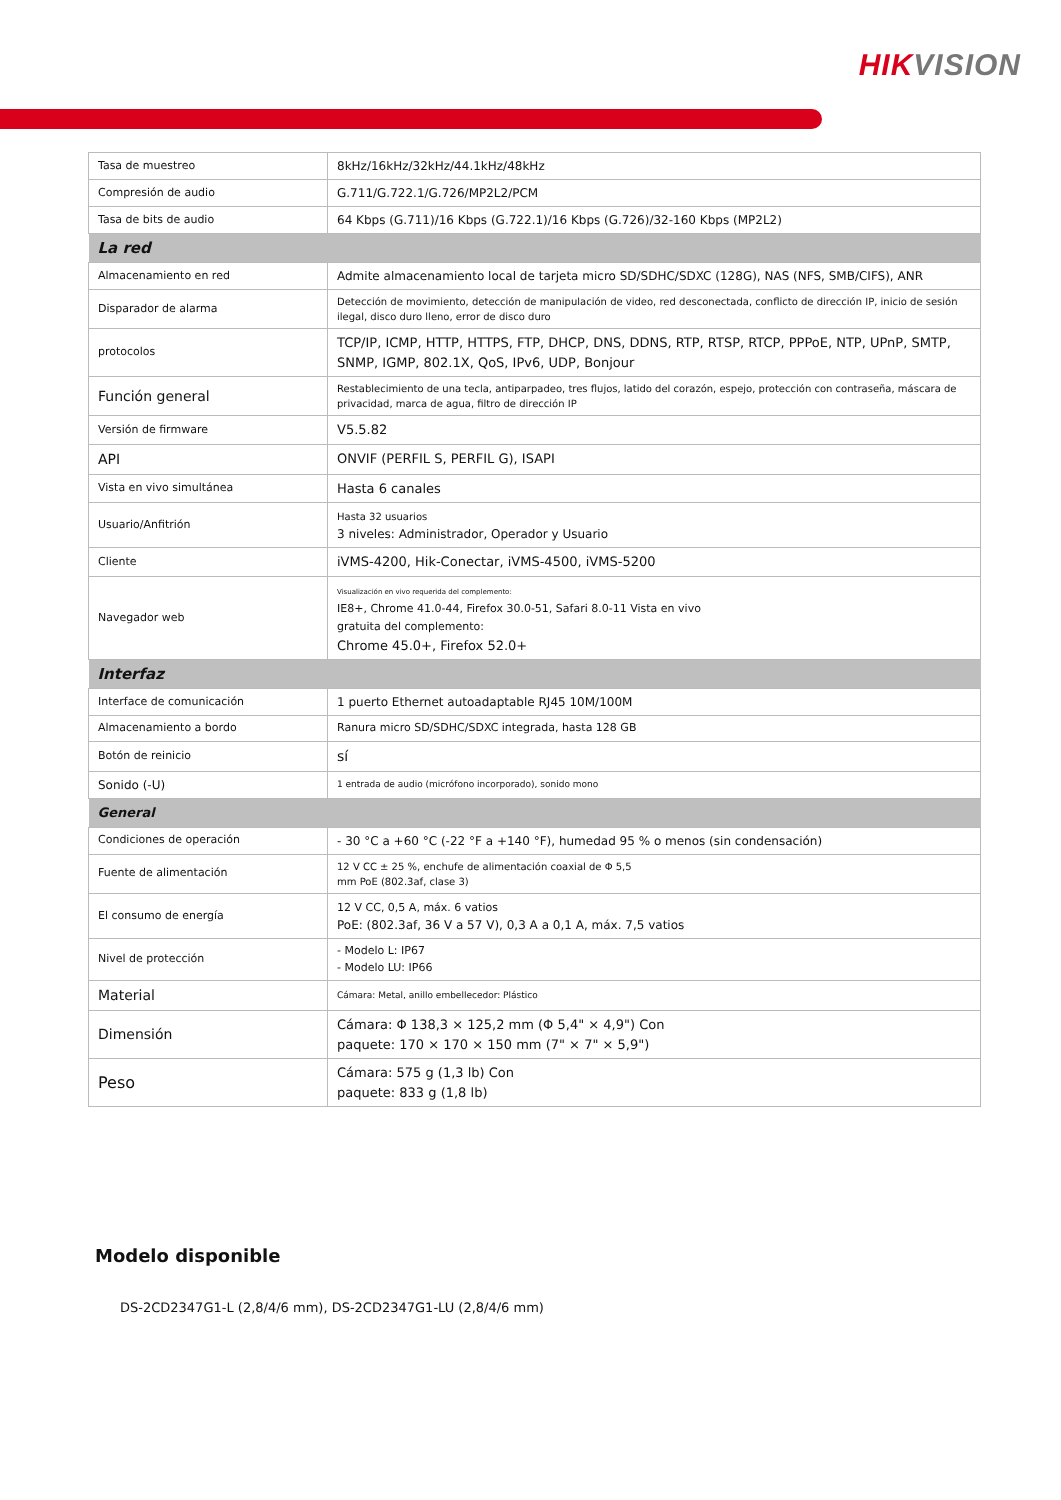HIKVISION
| Tasa de muestreo | 8kHz/16kHz/32kHz/44.1kHz/48kHz |
| Compresión de audio | G.711/G.722.1/G.726/MP2L2/PCM |
| Tasa de bits de audio | 64 Kbps (G.711)/16 Kbps (G.722.1)/16 Kbps (G.726)/32-160 Kbps (MP2L2) |
| La red | |
| Almacenamiento en red | Admite almacenamiento local de tarjeta micro SD/SDHC/SDXC (128G), NAS (NFS, SMB/CIFS), ANR |
| Disparador de alarma | Detección de movimiento, detección de manipulación de video, red desconectada, conflicto de dirección IP, inicio de sesión ilegal, disco duro lleno, error de disco duro |
| protocolos | TCP/IP, ICMP, HTTP, HTTPS, FTP, DHCP, DNS, DDNS, RTP, RTSP, RTCP, PPPoE, NTP, UPnP, SMTP, SNMP, IGMP, 802.1X, QoS, IPv6, UDP, Bonjour |
| Función general | Restablecimiento de una tecla, antiparpadeo, tres flujos, latido del corazón, espejo, protección con contraseña, máscara de privacidad, marca de agua, filtro de dirección IP |
| Versión de firmware | V5.5.82 |
| API | ONVIF (PERFIL S, PERFIL G), ISAPI |
| Vista en vivo simultánea | Hasta 6 canales |
| Usuario/Anfitrión | Hasta 32 usuarios 3 niveles: Administrador, Operador y Usuario |
| Cliente | iVMS-4200, Hik-Conectar, iVMS-4500, iVMS-5200 |
| Navegador web | Visualización en vivo requerida del complemento: IE8+, Chrome 41.0-44, Firefox 30.0-51, Safari 8.0-11 Vista en vivo gratuita del complemento: Chrome 45.0+, Firefox 52.0+ |
| Interfaz | |
| Interface de comunicación | 1 puerto Ethernet autoadaptable RJ45 10M/100M |
| Almacenamiento a bordo | Ranura micro SD/SDHC/SDXC integrada, hasta 128 GB |
| Botón de reinicio | sí |
| Sonido (-U) | 1 entrada de audio (micrófono incorporado), sonido mono |
| General | |
| Condiciones de operación | - 30 °C a +60 °C (-22 °F a +140 °F), humedad 95 % o menos (sin condensación) |
| Fuente de alimentación | 12 V CC ± 25 %, enchufe de alimentación coaxial de Φ 5,5 mm PoE (802.3af, clase 3) |
| El consumo de energía | 12 V CC, 0,5 A, máx. 6 vatios PoE: (802.3af, 36 V a 57 V), 0,3 A a 0,1 A, máx. 7,5 vatios |
| Nivel de protección | - Modelo L: IP67 - Modelo LU: IP66 |
| Material | Cámara: Metal, anillo embellecedor: Plástico |
| Dimensión | Cámara: Φ 138,3 × 125,2 mm (Φ 5,4" × 4,9") Con paquete: 170 × 170 × 150 mm (7" × 7" × 5,9") |
| Peso | Cámara: 575 g (1,3 lb) Con paquete: 833 g (1,8 lb) |
Modelo disponible
DS-2CD2347G1-L (2,8/4/6 mm), DS-2CD2347G1-LU (2,8/4/6 mm)